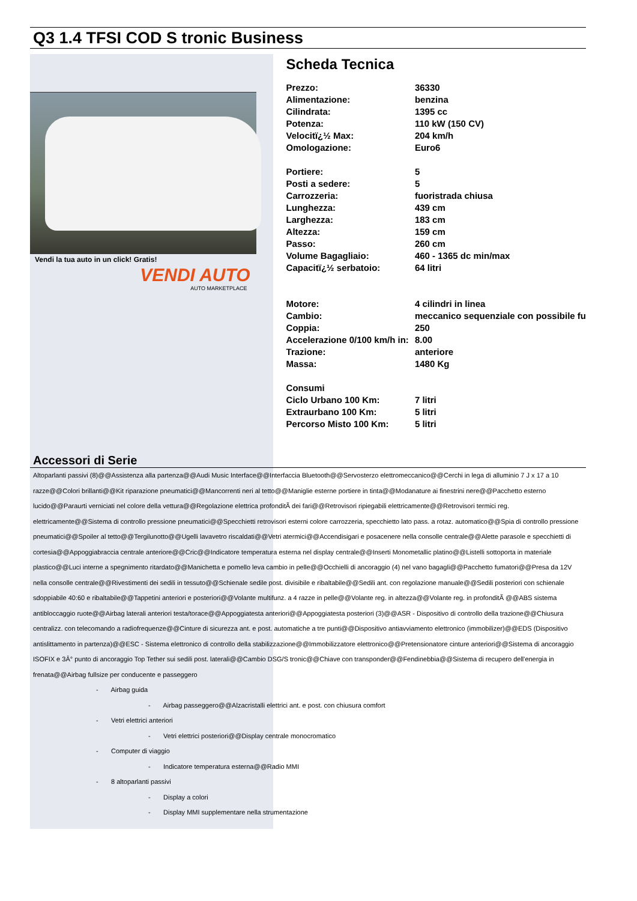Q3 1.4 TFSI COD S tronic Business
Vendi la tua auto in un click! Gratis!
VENDI AUTO
AUTO MARKETPLACE
Scheda Tecnica
| Prezzo: | 36330 |
| Alimentazione: | benzina |
| Cilindrata: | 1395 cc |
| Potenza: | 110 kW (150 CV) |
| Velocitï¿½ Max: | 204 km/h |
| Omologazione: | Euro6 |
| Portiere: | 5 |
| Posti a sedere: | 5 |
| Carrozzeria: | fuoristrada chiusa |
| Lunghezza: | 439 cm |
| Larghezza: | 183 cm |
| Altezza: | 159 cm |
| Passo: | 260 cm |
| Volume Bagagliaio: | 460 - 1365 dc min/max |
| Capacitï¿½ serbatoio: | 64 litri |
| Motore: | 4 cilindri in linea |
| Cambio: | meccanico sequenziale con possibile fu |
| Coppia: | 250 |
| Accelerazione 0/100 km/h in: | 8.00 |
| Trazione: | anteriore |
| Massa: | 1480 Kg |
| Consumi | |
| Ciclo Urbano 100 Km: | 7 litri |
| Extraurbano 100 Km: | 5 litri |
| Percorso Misto 100 Km: | 5 litri |
Accessori di Serie
Altoparlanti passivi (8)@@Assistenza alla partenza@@Audi Music Interface@@Interfaccia Bluetooth@@Servosterzo elettromeccanico@@Cerchi in lega di alluminio 7 J x 17 a 10 razze@@Colori brillanti@@Kit riparazione pneumatici@@Mancorrenti neri al tetto@@Maniglie esterne portiere in tinta@@Modanature ai finestrini nere@@Pacchetto esterno lucido@@Paraurti verniciati nel colore della vettura@@Regolazione elettrica profonditÃ dei fari@@Retrovisori ripiegabili elettricamente@@Retrovisori termici reg. elettricamente@@Sistema di controllo pressione pneumatici@@Specchietti retrovisori esterni colore carrozzeria, specchietto lato pass. a rotaz. automatico@@Spia di controllo pressione pneumatici@@Spoiler al tetto@@Tergilunotto@@Ugelli lavavetro riscaldati@@Vetri atermici@@Accendisigari e posacenere nella consolle centrale@@Alette parasole e specchietti di cortesia@@Appoggiabraccia centrale anteriore@@Cric@@Indicatore temperatura esterna nel display centrale@@Inserti Monometallic platino@@Listelli sottoporta in materiale plastico@@Luci interne a spegnimento ritardato@@Manichetta e pomello leva cambio in pelle@@Occhielli di ancoraggio (4) nel vano bagagli@@Pacchetto fumatori@@Presa da 12V nella consolle centrale@@Rivestimenti dei sedili in tessuto@@Schienale sedile post. divisibile e ribaltabile@@Sedili ant. con regolazione manuale@@Sedili posteriori con schienale sdoppiabile 40:60 e ribaltabile@@Tappetini anteriori e posteriori@@Volante multifunz. a 4 razze in pelle@@Volante reg. in altezza@@Volante reg. in profonditÃ @@ABS sistema antibloccaggio ruote@@Airbag laterali anteriori testa/torace@@Appoggiatesta anteriori@@Appoggiatesta posteriori (3)@@ASR - Dispositivo di controllo della trazione@@Chiusura centralizz. con telecomando a radiofrequenze@@Cinture di sicurezza ant. e post. automatiche a tre punti@@Dispositivo antiavviamento elettronico (immobilizer)@@EDS (Dispositivo antislittamento in partenza)@@ESC - Sistema elettronico di controllo della stabilizzazione@@Immobilizzatore elettronico@@Pretensionatore cinture anteriori@@Sistema di ancoraggio ISOFIX e 3Â° punto di ancoraggio Top Tether sui sedili post. laterali@@Cambio DSG/S tronic@@Chiave con transponder@@Fendinebbia@@Sistema di recupero dell'energia in frenata@@Airbag fullsize per conducente e passeggero
- Airbag guida
- Airbag passeggero@@Alzacristalli elettrici ant. e post. con chiusura comfort
- Vetri elettrici anteriori
- Vetri elettrici posteriori@@Display centrale monocromatico
- Computer di viaggio
- Indicatore temperatura esterna@@Radio MMI
- 8 altoparlanti passivi
- Display a colori
- Display MMI supplementare nella strumentazione